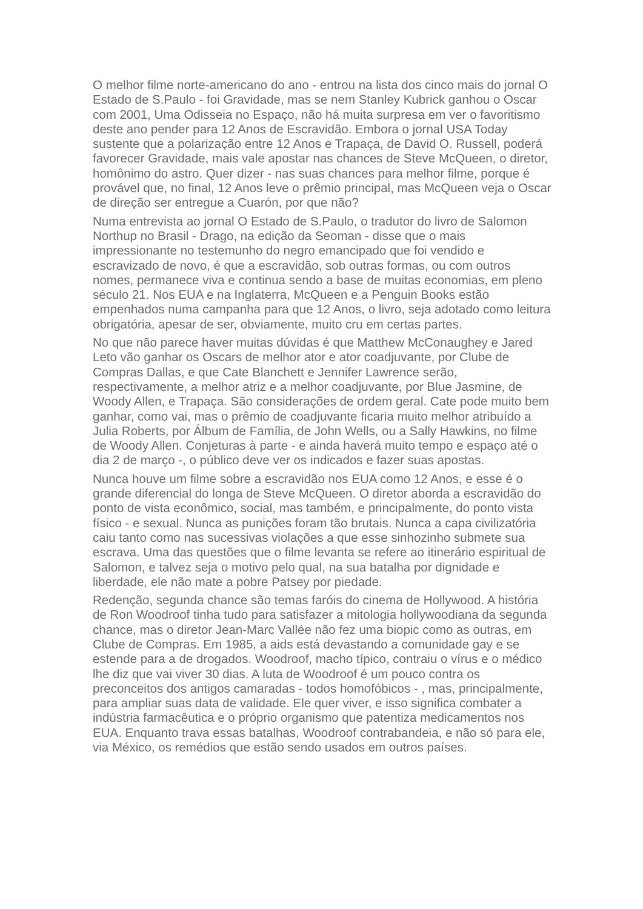O melhor filme norte-americano do ano - entrou na lista dos cinco mais do jornal O Estado de S.Paulo - foi Gravidade, mas se nem Stanley Kubrick ganhou o Oscar com 2001, Uma Odisseia no Espaço, não há muita surpresa em ver o favoritismo deste ano pender para 12 Anos de Escravidão. Embora o jornal USA Today sustente que a polarização entre 12 Anos e Trapaça, de David O. Russell, poderá favorecer Gravidade, mais vale apostar nas chances de Steve McQueen, o diretor, homônimo do astro. Quer dizer - nas suas chances para melhor filme, porque é provável que, no final, 12 Anos leve o prêmio principal, mas McQueen veja o Oscar de direção ser entregue a Cuarón, por que não?
Numa entrevista ao jornal O Estado de S.Paulo, o tradutor do livro de Salomon Northup no Brasil - Drago, na edição da Seoman - disse que o mais impressionante no testemunho do negro emancipado que foi vendido e escravizado de novo, é que a escravidão, sob outras formas, ou com outros nomes, permanece viva e continua sendo a base de muitas economias, em pleno século 21. Nos EUA e na Inglaterra, McQueen e a Penguin Books estão empenhados numa campanha para que 12 Anos, o livro, seja adotado como leitura obrigatória, apesar de ser, obviamente, muito cru em certas partes.
No que não parece haver muitas dúvidas é que Matthew McConaughey e Jared Leto vão ganhar os Oscars de melhor ator e ator coadjuvante, por Clube de Compras Dallas, e que Cate Blanchett e Jennifer Lawrence serão, respectivamente, a melhor atriz e a melhor coadjuvante, por Blue Jasmine, de Woody Allen, e Trapaça. São considerações de ordem geral. Cate pode muito bem ganhar, como vai, mas o prêmio de coadjuvante ficaria muito melhor atribuído a Julia Roberts, por Álbum de Família, de John Wells, ou a Sally Hawkins, no filme de Woody Allen. Conjeturas à parte - e ainda haverá muito tempo e espaço até o dia 2 de março -, o público deve ver os indicados e fazer suas apostas.
Nunca houve um filme sobre a escravidão nos EUA como 12 Anos, e esse é o grande diferencial do longa de Steve McQueen. O diretor aborda a escravidão do ponto de vista econômico, social, mas também, e principalmente, do ponto vista físico - e sexual. Nunca as punições foram tão brutais. Nunca a capa civilizatória caiu tanto como nas sucessivas violações a que esse sinhozinho submete sua escrava. Uma das questões que o filme levanta se refere ao itinerário espiritual de Salomon, e talvez seja o motivo pelo qual, na sua batalha por dignidade e liberdade, ele não mate a pobre Patsey por piedade.
Redenção, segunda chance são temas faróis do cinema de Hollywood. A história de Ron Woodroof tinha tudo para satisfazer a mitologia hollywoodiana da segunda chance, mas o diretor Jean-Marc Vallée não fez uma biopic como as outras, em Clube de Compras. Em 1985, a aids está devastando a comunidade gay e se estende para a de drogados. Woodroof, macho típico, contraiu o vírus e o médico lhe diz que vai viver 30 dias. A luta de Woodroof é um pouco contra os preconceitos dos antigos camaradas - todos homofóbicos - , mas, principalmente, para ampliar suas data de validade. Ele quer viver, e isso significa combater a indústria farmacêutica e o próprio organismo que patentiza medicamentos nos EUA. Enquanto trava essas batalhas, Woodroof contrabandeia, e não só para ele, via México, os remédios que estão sendo usados em outros países.